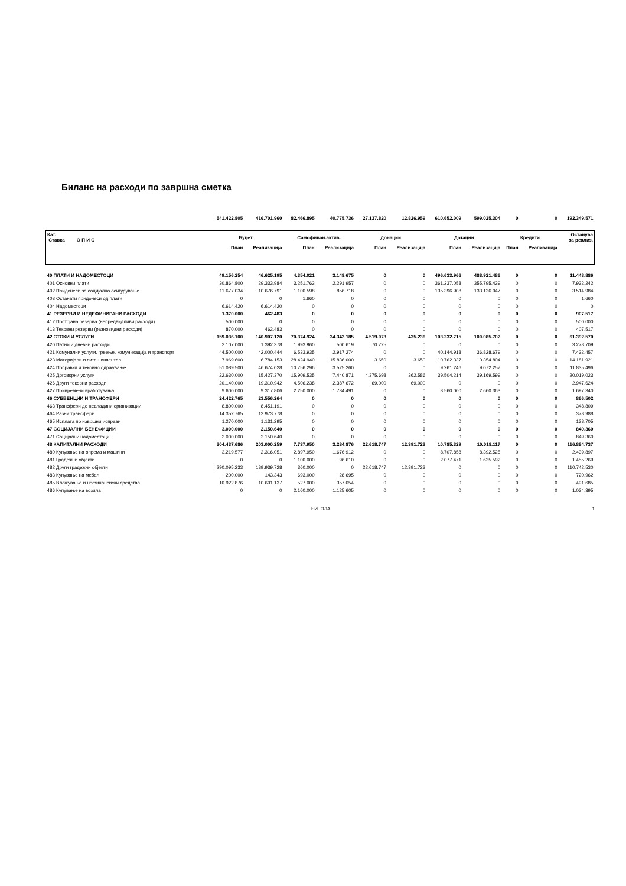Биланс на расходи по завршна сметка
| | 541.422.805 | 416.701.960 | 82.466.895 | 40.775.736 | 27.137.820 | 12.826.959 | 610.652.009 | 599.025.304 | 0 | 0 | 192.349.571 |
| Кат. Ставка О П И С | Буџет | | Самофинан.актив. | | Донации | | Дотации | | Кредити | | Останува за реализ. |
| | План | Реализација | План | Реализација | План | Реализација | План | Реализација | План | Реализација | |
| 40 ПЛАТИ И НАДОМЕСТОЦИ | 49.156.254 | 46.625.195 | 4.354.021 | 3.148.675 | 0 | 0 | 496.633.966 | 488.921.486 | 0 | 0 | 11.448.886 |
| 401 Основни плати | 30.864.800 | 29.333.984 | 3.251.763 | 2.291.957 | 0 | 0 | 361.237.058 | 355.795.439 | 0 | 0 | 7.932.242 |
| 402 Придонеси за социјално осигурување | 11.677.034 | 10.676.791 | 1.100.598 | 856.718 | 0 | 0 | 135.396.908 | 133.126.047 | 0 | 0 | 3.514.984 |
| 403 Останати придонеси од плати | 0 | 0 | 1.660 | 0 | 0 | 0 | 0 | 0 | 0 | 0 | 1.660 |
| 404 Надоместоци | 6.614.420 | 6.614.420 | 0 | 0 | 0 | 0 | 0 | 0 | 0 | 0 | 0 |
| 41 РЕЗЕРВИ И НЕДЕФИНИРАНИ РАСХОДИ | 1.370.000 | 462.483 | 0 | 0 | 0 | 0 | 0 | 0 | 0 | 0 | 907.517 |
| 412 Постојана резерва (непредвидливи расходи) | 500.000 | 0 | 0 | 0 | 0 | 0 | 0 | 0 | 0 | 0 | 500.000 |
| 413 Тековни резерви (разновидни расходи) | 870.000 | 462.483 | 0 | 0 | 0 | 0 | 0 | 0 | 0 | 0 | 407.517 |
| 42 СТОКИ И УСЛУГИ | 159.036.100 | 140.907.120 | 70.374.924 | 34.342.185 | 4.519.073 | 435.236 | 103.232.715 | 100.085.702 | 0 | 0 | 61.392.570 |
| 420 Патни и дневни расходи | 3.107.000 | 1.392.378 | 1.993.960 | 500.619 | 70.725 | 0 | 0 | 0 | 0 | 0 | 3.278.709 |
| 421 Комунални услуги, греење, комуникација и транспорт | 44.500.000 | 42.000.444 | 6.533.935 | 2.917.274 | 0 | 0 | 40.144.918 | 36.828.679 | 0 | 0 | 7.432.457 |
| 423 Материјали и ситен инвентар | 7.969.600 | 6.784.153 | 28.424.940 | 15.836.000 | 3.650 | 3.650 | 10.762.337 | 10.354.804 | 0 | 0 | 14.181.921 |
| 424 Поправки и тековно одржување | 51.089.500 | 46.674.028 | 10.756.296 | 3.525.260 | 0 | 0 | 9.261.246 | 9.072.257 | 0 | 0 | 11.835.496 |
| 425 Договорни услуги | 22.630.000 | 15.427.370 | 15.909.535 | 7.440.871 | 4.375.698 | 362.586 | 39.504.214 | 39.169.599 | 0 | 0 | 20.019.023 |
| 426 Други тековни расходи | 20.140.000 | 19.310.942 | 4.506.238 | 2.387.672 | 69.000 | 69.000 | 0 | 0 | 0 | 0 | 2.947.624 |
| 427 Привремени вработувања | 9.600.000 | 9.317.806 | 2.250.000 | 1.734.491 | 0 | 0 | 3.560.000 | 2.660.363 | 0 | 0 | 1.697.340 |
| 46 СУБВЕНЦИИ И ТРАНСФЕРИ | 24.422.765 | 23.556.264 | 0 | 0 | 0 | 0 | 0 | 0 | 0 | 0 | 866.502 |
| 463 Трансфери до невладини организации | 8.800.000 | 8.451.191 | 0 | 0 | 0 | 0 | 0 | 0 | 0 | 0 | 348.809 |
| 464 Разни трансфери | 14.352.765 | 13.973.778 | 0 | 0 | 0 | 0 | 0 | 0 | 0 | 0 | 378.988 |
| 465 Исплата по извршни исправи | 1.270.000 | 1.131.295 | 0 | 0 | 0 | 0 | 0 | 0 | 0 | 0 | 138.705 |
| 47 СОЦИЈАЛНИ БЕНЕФИЦИИ | 3.000.000 | 2.150.640 | 0 | 0 | 0 | 0 | 0 | 0 | 0 | 0 | 849.360 |
| 471 Социјални надоместоци | 3.000.000 | 2.150.640 | 0 | 0 | 0 | 0 | 0 | 0 | 0 | 0 | 849.360 |
| 48 КАПИТАЛНИ РАСХОДИ | 304.437.686 | 203.000.259 | 7.737.950 | 3.284.876 | 22.618.747 | 12.391.723 | 10.785.329 | 10.018.117 | 0 | 0 | 116.884.737 |
| 480 Купување на опрема и машини | 3.219.577 | 2.316.051 | 2.897.950 | 1.676.912 | 0 | 0 | 8.707.858 | 8.392.525 | 0 | 0 | 2.439.897 |
| 481 Градежни објекти | 0 | 0 | 1.100.000 | 96.610 | 0 | 0 | 2.077.471 | 1.625.592 | 0 | 0 | 1.455.269 |
| 482 Други градежни објекти | 290.095.233 | 189.939.728 | 360.000 | 0 | 22.618.747 | 12.391.723 | 0 | 0 | 0 | 0 | 110.742.530 |
| 483 Купување на мебел | 200.000 | 143.343 | 693.000 | 28.695 | 0 | 0 | 0 | 0 | 0 | 0 | 720.962 |
| 485 Вложувања и нефинансиски средства | 10.922.876 | 10.601.137 | 527.000 | 357.054 | 0 | 0 | 0 | 0 | 0 | 0 | 491.685 |
| 486 Купување на возила | 0 | 0 | 2.160.000 | 1.125.605 | 0 | 0 | 0 | 0 | 0 | 0 | 1.034.395 |
БИТОЛА 1